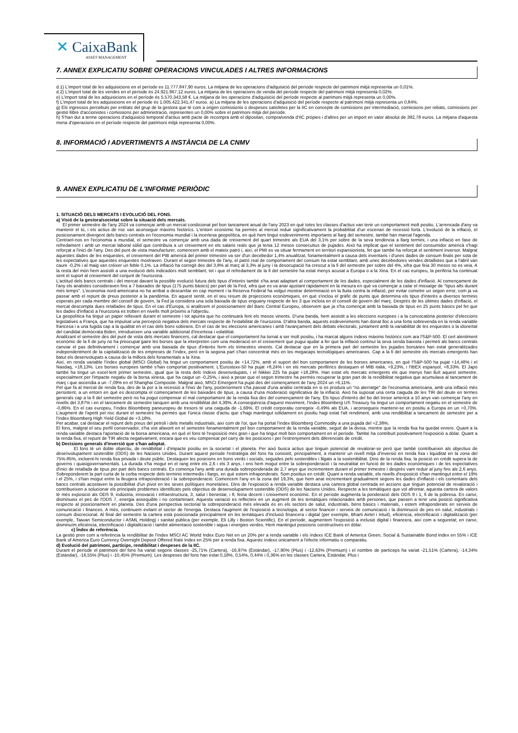✕ CaixaBank
ASSET MANAGEMENT
7. ANNEX EXPLICATIU SOBRE OPERACIONS VINCULADES I ALTRES INFORMACIONS
d.1) L'import total de les adquisicions en el període es 11.777.847,90 euros. La mitjana de les operacions d'adquisició del període respecte del patrimoni mitjà representa un 0,01%.
d.2) L'import total de les vendes en el període és 24.921.967,12 euros. La mitjana de les operacions de venda del període respecte del patrimoni mitjà representa 0,02%.
e) L'import total de les adquisicions en el període és 5.570.343,58 €. La mitjana de les operacions d'adquisició del període respecte al patrimoni mitjà representa un 0,00%.
f) L'import total de les adquisicions en el període és 1.005.422.341,47 euros. a) La mitjana de les operacions d'adquisició del període respecte al patrimoni mitjà representa un 0,84%.
g) Els ingressos percebuts per entitats del grup de la gestora que té com a origen comissionis o despeses satisfetes per la IIC en concepte de comissions per intermediació, comissions per rebats, comissions per gestió llibre d'accionistes i comissions per administració, representen un 0,00% sobre el patrimoni mitjà del període.
h) S'han dut a terme operacions d'adquisició temporal d'actius amb pacte de recompra amb el dipositari, compra/venda d'IIC pròpies i d'altres per un import en valor absolut de 392,78 euros. La mitjana d'aquesta mena d'operacions en el període respecte del patrimoni mitjà representa 0,00%.
8. INFORMACIÓ I ADVERTIMENTS A INSTÀNCIA DE LA CNMV
9. ANNEX EXPLICATIU DE L'INFORME PERIÒDIC
1. SITUACIÓ DELS MERCATS I EVOLUCIÓ DEL FONS.
a) Visió de la gestora/societat sobre la situació dels mercats.
El primer semestre de l'any 2024 va començar amb un mercat condicionat pel bon tancament anual de l'any 2023 en què totes les classes d'actius van tenir un comportament molt positiu. L'arrencada d'any va mantenir el to, i els actius de risc van aconseguir màxims històrics. L'entorn econòmic ha permès al mercat reduir significativament la probabilitat d'un escenari de recessió forta. L'evolució de la inflació, el posicionament divergent dels bancs centrals en l'economia mundial i la incertesa geopolítica, en què hem tingut esdeveniments importants al llarg del semestre, també han marcat l'agenda.
Centrant-nos en l'economia a mundial, el semestre va començar amb una dada de creixement del quart trimestre als EUA del 3,1% per sobre de la seva tendència a llarg termini, i una inflació en fase de refredament i amb un mercat laboral sòlid que contribuïa a un creixement en els salaris reals que ja tenia 12 mesos consecutius de pujades. Això ha implicat que el sentiment del consumidor americà s'hagi reforçat a l'inici de l'any. Des del punt de vista manufacturer, comencem amb el mateix patró i, així, el PMI es va situar fermament en territori expansionista, fet que també ha reforçat el sentiment inversor. Malgrat aquestes dades de les enquestes, el creixement del PIB americà del primer trimestre va ser d'un decebedor 1,4% anualitzat, fonamentalment a causa dels inventaris i d'unes dades de consum finals per sota de les expectatives que aquestes enquestes mostraven. Durant el segon trimestre de l'any, el patró real de comportament del consum ha estat semblant, amb unes decebedores vendes detallistes que a l'abril van caure -0,2% i al maig van créixer un feble 0,1%. La inflació ha corregit des del 3,8% al març al 3,3% al juny i la desocupació ha crescut a la fi del semestre per sobre del 4%, xifra que feia 30 mesos no es veia. A la resta del món hem assistit a una evolució dels indicadors molt semblant, tot i que el refredament de la fi del semestre ha estat menys acusat a Europa o a la Xina. En el cas europeu, la perifèria ha continuat sent el suport al creixement del conjunt de l'eurozona.
L'actitud dels bancs centrals i del mercat davant la possible evolució futura dels tipus d'interès també s'ha anat adaptant al comportament de les dades, especialment de les dades d'inflació. Al començament de l'any els analistes consideraven fins a 7 baixades de tipus (175 punts bàsics) per part de la Fed, xifra que es va anar ajustant ràpidament en la mesura en què va començar a calar el missatge de "tipus alts durant més temps". L'economia nord-americana no ha arribat a descarrilar en cap moment i la Reserva Federal ha volgut mostrar determinació en la lluita contra la inflació, per evitar cometre un segon error, com ja va passar amb el repunt de preus posterior a la pandèmia. En aquest sentit, en el seu resum de projeccions econòmiques, en què s'inclou el gràfic de punts que determina els tipus d'interès a diversos terminis esperats per cada membre del consell de govern, la Fed ja considera una sola baixada de tipus enguany respecte de les 3 que incloïa en el consell de govern del març. Després de les últimes dades d'inflació, el mercat descompta dues retallades de tipus. En el cas d'Europa, si analitzem el posicionament del Banc Central Europeu, observem que ja s'ha començat amb la baixada de tipus en 25 punts bàsics pel fet que les dades d'inflació a l'eurozona es troben en nivells molt pròxims a l'objectiu.
La geopolítica ha tingut un paper rellevant durant el semestre i tot apunta que ho continuarà fent els mesos vinents. D'una banda, hem assistit a les eleccions europees i a la convocatòria posterior d'eleccions legislatives a França, que ha impulsat una percepció negativa dels mercats respecte de l'estabilitat de l'eurozona. D'altra banda, aquests esdeveniments han donat lloc a una forta sobrevenda en la renda variable francesa i a una fugida cap a la qualitat en el cas dels bons sobirans. En el cas de les eleccions americanes i amb l'avançament dels debats electorals, juntament amb la variabilitat de les enquestes o la idoneïtat del candidat demòcrata Biden, introdueixen una variable addicional d'incertesa i volatilitat.
Analitzant el semestre des del punt de vista dels mercats financers, cal destacar que el comportament ha tornat a ser molt positiu, i ha marcat alguns índexs màxims històrics com ara l'S&P-500. El cert alentiment econòmic de la fi de juny no ha preocupat gaire les borses que la interpreten com una moderació en el creixement que pugui ajudar a fer que la inflació continuï la seva senda baixista i permeti als bancs centrals canviar el pas definitivament i començar amb una baixada de tipus d'interès ferm els trimestres vinents. Cal destacar que en la primera part del semestre les pujades borsàries han estat generalitzades independentment de la capitalització de les empreses de l'índex, però en la segona part s'han concentrat més en les megacaps tecnològiques americanes. Cap a la fi del semestre els mercats emergents han batut els desenvolupats a causa de la millora dels fonamentals a la Xina.
Així, en renda variable l'índex global (MSCI Global) ha tingut un comportament positiu de +14,72%, amb el suport del bon comportament de les borses americanes, en què l'S&P-500 ha pujat +14,48% i el Nasdaq, +18,13%. Les borses europees també s'han comportat positivament. L'Eurostoxx-50 ha pujat +8,24% i en els mercats perifèrics destaquen el MIB italià, +9,23%, i l'IBEX espanyol, +8,33%. El Japó també ha tingut un excel·lent primer semestre, igual que la resta dels índexs desenvolupats, i el Nikkei 225 ha pujat +18,28%. Han estat els mercats emergents els que menys han lluït aquest semestre, especialment per l'impacte negatiu de la borsa xinesa, que ha caigut un -0,25%, i això a pesar que el segon trimestre ha permès recuperar la gran part de la rendibilitat negativa que acumulava al tancament de març i que ascendia a un -7,09% en el Shanghai Composite. Malgrat això, MSCI Emergent ha pujat des del començament de l'any 2024 un +6,11%.
Pel que fa al mercat de renda fixa, des de la por a la recessió a l'inici de l'any, posteriorment s'ha passat d'una anàlisi centrada en si es produïa un "no aterratge" de l'economia americana, amb una inflació més persistent, a un entorn en què es descompta el començament de les baixades de tipus, a causa d'una moderació significativa de la inflació. Això ha suposat una certa caiguda de les TIR del deute en termes generals cap a la fi del semestre però no ha pogut compensar el mal comportament de la renda fixa des del començament de l'any. Els tipus d'interès del bo del tresor americà a 10 anys van començar l'any en nivells del 3,87% i en el tancament de semestre tanquen amb una rendibilitat del 4,39%. A conseqüència d'aquest moviment, l'índex Bloomberg US Treasury ha tingut un comportament negatiu en el semestre de -0,86%. En el cas europeu, l'índex Bloomberg paneuropeu de tresors té una caiguda de -1,69%. El crèdit corporatiu corregeix -0,49% als EUA, i aconsegueix mantenir-se en positiu a Europa en un +0,70%. L'augment de l'apetit pel risc durant el semestre ha permès que l'única classe d'actiu que s'hagi mantingut sòlidament en positiu hagi estat l'alt rendiment, amb una rendibilitat a tancament de semestre per a l'índex Bloomberg High Yield Global de +3,18%.
Per acabar, cal destacar el repunt dels preus del petroli i dels metalls industrials, així com de l'or, que ha portat l'índex Bloomberg Commodity a una pujada del +2,38%.
El fons, malgrat el seu perfil conservador, s'ha vist afavorit en el semestre fonamentalment pel bon comportament de la renda variable, seguit de la divisa, mentre que la renda fixa ha quedat enrere. Quant a la renda variable destaca l'aportació de la borsa americana, en què el fons té l'exposició més gran i que ha tingut molt bon comportament en el període. També ha contribuït positivament l'exposició a dòlar. Quant a la renda fixa, el repunt de TIR afecta negativament, encara que es veu compensat pel carry de les posicions i per l'estrenyiment dels diferencials de crèdit.
b) Decisions generals d'inversió que s'han adoptat.
El fons té un doble objectiu, de rendibilitat i d'impacte positiu en la societat i el planeta. Per això busca actius que tinguin potencial de revalorar-se però que també contribueixin als objectius de desenvolupament sostenible (ODS) de les Nacions Unides. Durant aquest període l'estratègia del fons ha consistit, principalment, a mantenir un nivell mitjà d'inversió en renda fixa i liquiditat en la zona del 75%-85%, incloent-hi renda fixa privada i deute públic. Destaquen les posicions en bons verds i socials, seguides pels sostenibles i lligats a la sostenibilitat. Dins de la renda fixa, la posició en crèdit supera la de governs i quasigovernamentals. La durada s'ha mogut en el rang entre els 2,6 i els 3 anys, i ens hem mogut entre la sobreponderació i la neutralitat en funció de les dades econòmiques i de les expectatives d'inici de retallada de tipus per part dels bancs centrals. Es comença l'any amb una durada sobreponderada de 2,7 anys que incrementem durant el primer trimestre i després vam reduir al juny fins als 2,6 anys. Sobreponderem la part curta de la corba respecte dels terminis intermedis i llargs, en què estem infraponderats. Som positius en crèdit. Quant a renda variable, els nivells d'exposició s'han mantingut entre el 19% i el 25%, i s'han mogut entre la lleugera infraponderació i la sobreponderació. Comencem l'any en la zona del 19,3%, que hem anat incrementant gradualment segons les dades d'inflació i els comentaris dels bancs centrals acostaven la possibilitat d'un pivot en les seves polítiques monetàries. Dins de l'exposició a renda variable destaca una cartera global centrada en accions que tinguin potencial de revaloració i contribueixen a solucionar els principals problemes identificats pels objectius de desenvolupament sostenible (ODS) de les Nacions Unides. Respecte a les temàtiques que vol afrontar, aquesta cartera de valors té més exposició als ODS 9, indústria, innovació i infraestructura, 3, salut i benestar, i 8, feina decent i creixement econòmic. En el període augmenta la ponderació dels ODS 9 i 1, fi de la pobresa. En canvi, disminueix el pes de l'ODS 7, energia assequible i no contaminant. Aquesta variació es reflecteix en un augment de les temàtiques relacionades amb persones, que passen a tenir una posició significativa respecte al posicionament en planeta. Des d'una perspectiva sectorial la sobreponderació més elevada és en els sectors de salut, industrials, béns bàsics i materials, i estem infraponderats en serveis de comunicació i finances. A més, continuem evitant el sector de l'energia. Destaca l'augment de l'exposició a tecnologia, al sector financer i serveis de comunicació i la disminució de pes en salut, industrials i consum discrecional. Al final del semestre la cartera està posicionada principalment en les temàtiques d'inclusió financera i digital (per exemple, Bharti Airtel i Intuit), eficiència, electrificació i digitalització (per exemple, Taiwan Semiconductor i ASML Holding) i sanitat pública (per exemple, Eli Lilly i Boston Scientific). En el període, augmentem l'exposició a inclusió digital i financera, així com a seguretat; en canvi, disminuïm eficiència, electrificació i digitalització i també alimentació sostenible i aigua i energies verdes. Hem mantingut posicions constructives en dòlar.
c) Índex de referència.
La gestió pren com a referència la rendibilitat de l'índex MSCI AC World Index Euro Net en un 20% per a renda variable i els índexs ICE Bank of America Green, Social & Sustainable Bond Index en 55% i ICE Bank of America Euro Currency Overnight Deposit Offered Rate Index en 25% per a renda fixa. Aquests índexs únicament a l'efecte informatiu o comparatiu.
d) Evolució del patrimoni, partícips, rendibilitat i despeses de la IIC.
Durant el període el patrimoni del fons ha variat segons classes -25,71% (Cartera), -16,97% (Estándar), -17,90% (Plus) i -12,63% (Premium) i el nombre de partíceps ha variat -21,51% (Cartera), -14,34% (Estándar), -16,55% (Plus) i -10,45% (Premium). Les despeses del fons han estat 0,18%, 0,54%, 0,44% i 0,36% en les classes Cartera, Estándar, Plus i